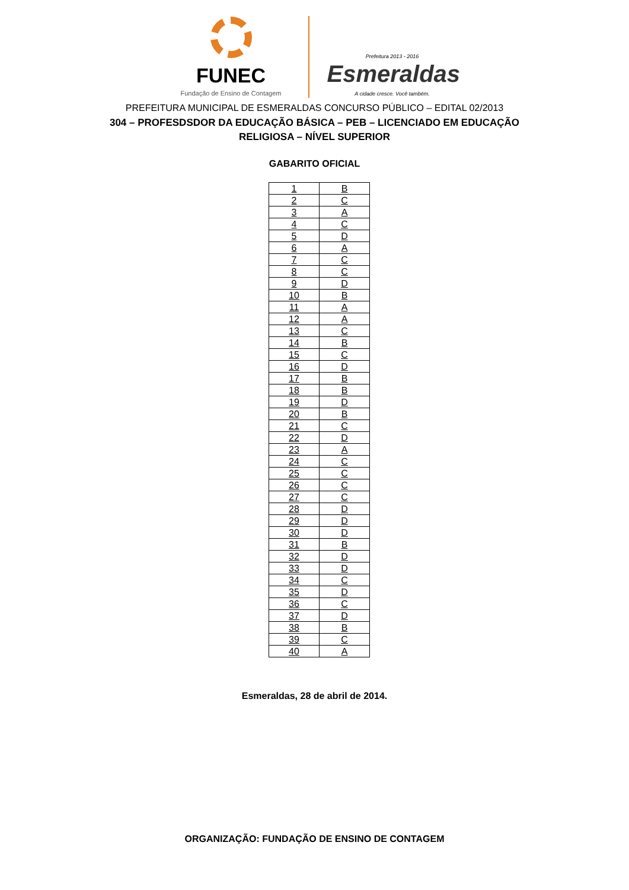FUNEC
Fundação de Ensino de Contagem
Prefeitura 2013 - 2016
Esmeraldas
A cidade cresce. Você também.
PREFEITURA MUNICIPAL DE ESMERALDAS CONCURSO PÚBLICO – EDITAL 02/2013
304 – PROFESDSDOR DA EDUCAÇÃO BÁSICA – PEB – LICENCIADO EM EDUCAÇÃO
RELIGIOSA – NÍVEL SUPERIOR
GABARITO OFICIAL
| 1 | B |
| 2 | C |
| 3 | A |
| 4 | C |
| 5 | D |
| 6 | A |
| 7 | C |
| 8 | C |
| 9 | D |
| 10 | B |
| 11 | A |
| 12 | A |
| 13 | C |
| 14 | B |
| 15 | C |
| 16 | D |
| 17 | B |
| 18 | B |
| 19 | D |
| 20 | B |
| 21 | C |
| 22 | D |
| 23 | A |
| 24 | C |
| 25 | C |
| 26 | C |
| 27 | C |
| 28 | D |
| 29 | D |
| 30 | D |
| 31 | B |
| 32 | D |
| 33 | D |
| 34 | C |
| 35 | D |
| 36 | C |
| 37 | D |
| 38 | B |
| 39 | C |
| 40 | A |
Esmeraldas, 28 de abril de 2014.
ORGANIZAÇÃO: FUNDAÇÃO DE ENSINO DE CONTAGEM